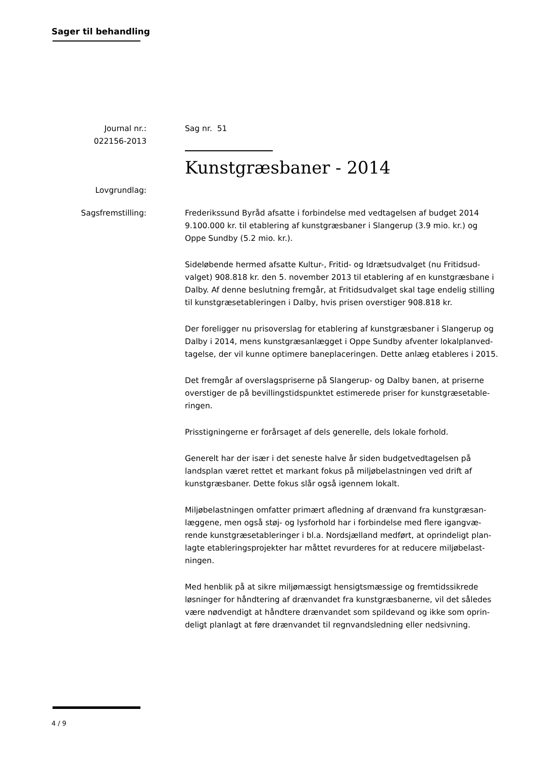Sager til behandling
Journal nr.:
022156-2013
Sag nr. 51
Kunstgræsbaner - 2014
Lovgrundlag:
Sagsfremstilling: Frederikssund Byråd afsatte i forbindelse med vedtagelsen af budget 2014 9.100.000 kr. til etablering af kunstgræsbaner i Slangerup (3.9 mio. kr.) og Oppe Sundby (5.2 mio. kr.).
Sideløbende hermed afsatte Kultur-, Fritid- og Idrætsudvalget (nu Fritidsud-valget) 908.818 kr. den 5. november 2013 til etablering af en kunstgræsbane i Dalby. Af denne beslutning fremgår, at Fritidsudvalget skal tage endelig stilling til kunstgræsetableringen i Dalby, hvis prisen overstiger 908.818 kr.
Der foreligger nu prisoverslag for etablering af kunstgræsbaner i Slangerup og Dalby i 2014, mens kunstgræsanlægget i Oppe Sundby afventer lokalplanved-tagelse, der vil kunne optimere baneplaceringen. Dette anlæg etableres i 2015.
Det fremgår af overslagspriserne på Slangerup- og Dalby banen, at priserne overstiger de på bevillingstidspunktet estimerede priser for kunstgræsetable-ringen.
Prisstigningerne er forårsaget af dels generelle, dels lokale forhold.
Generelt har der især i det seneste halve år siden budgetvedtagelsen på landsplan været rettet et markant fokus på miljøbelastningen ved drift af kunstgræsbaner. Dette fokus slår også igennem lokalt.
Miljøbelastningen omfatter primært afledning af drænvand fra kunstgræsan-læggene, men også støj- og lysforhold har i forbindelse med flere igangvæ-rende kunstgræsetableringer i bl.a. Nordsjælland medført, at oprindeligt plan-lagte etableringsprojekter har måttet revurderes for at reducere miljøbelast-ningen.
Med henblik på at sikre miljømæssigt hensigtsmæssige og fremtidssikrede løsninger for håndtering af drænvandet fra kunstgræsbanerne, vil det således være nødvendigt at håndtere drænvandet som spildevand og ikke som oprin-deligt planlagt at føre drænvandet til regnvandsledning eller nedsivning.
4 / 9